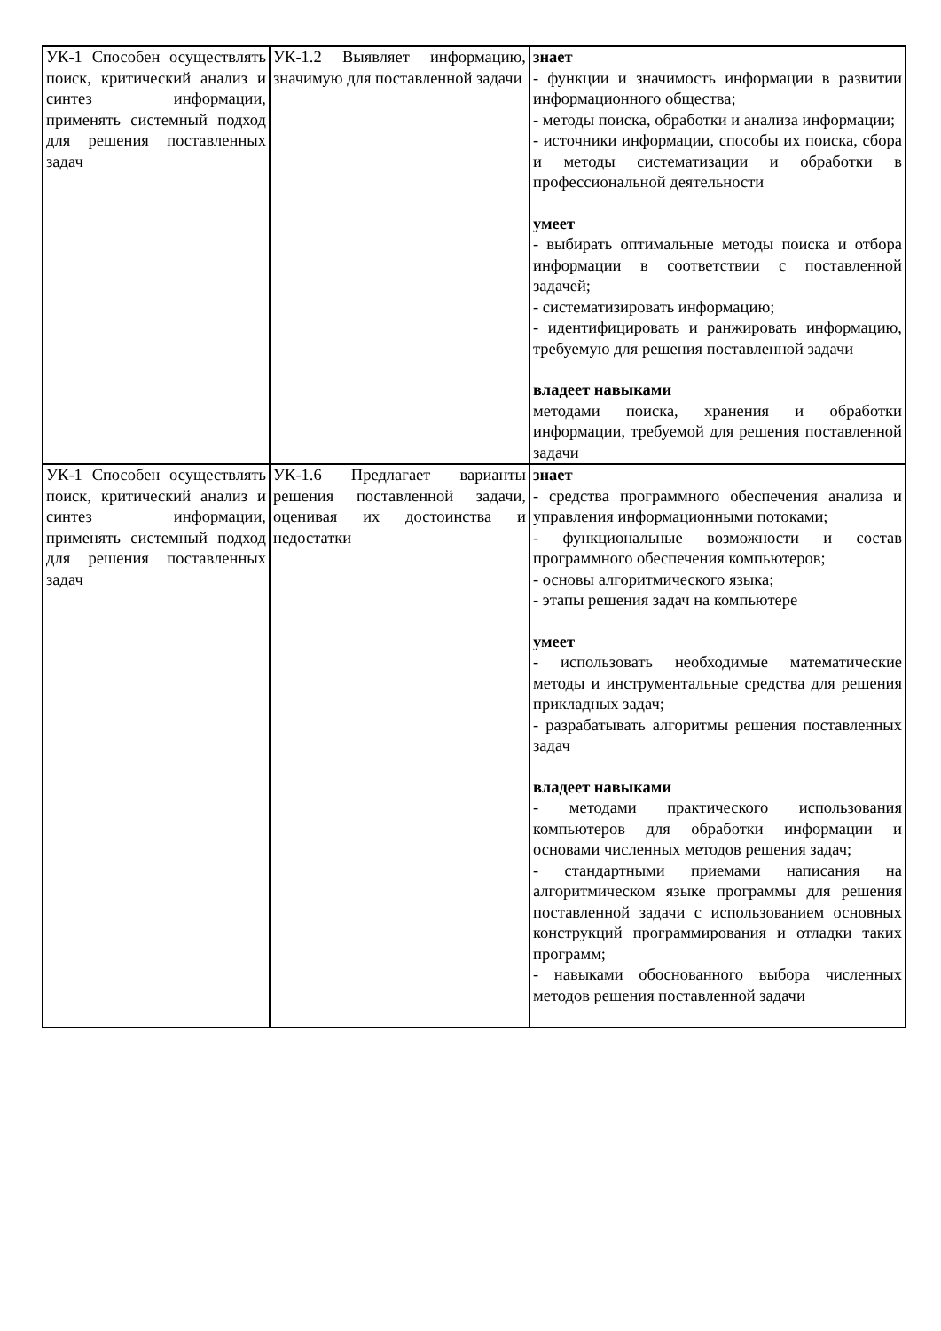| УК-1 Способен осуществлять поиск, критический анализ и синтез информации, применять системный подход для решения поставленных задач | УК-1.2 Выявляет информацию, значимую для поставленной задачи | знает - функции и значимость информации в развитии информационного общества; - методы поиска, обработки и анализа информации; - источники информации, способы их поиска, сбора и методы систематизации и обработки в профессиональной деятельности умеет - выбирать оптимальные методы поиска и отбора информации в соответствии с поставленной задачей; - систематизировать информацию; - идентифицировать и ранжировать информацию, требуемую для решения поставленной задачи владеет навыками методами поиска, хранения и обработки информации, требуемой для решения поставленной задачи |
| УК-1 Способен осуществлять поиск, критический анализ и синтез информации, применять системный подход для решения поставленных задач | УК-1.6 Предлагает варианты решения поставленной задачи, оценивая их достоинства и недостатки | знает - средства программного обеспечения анализа и управления информационными потоками; - функциональные возможности и состав программного обеспечения компьютеров; - основы алгоритмического языка; - этапы решения задач на компьютере умеет - использовать необходимые математические методы и инструментальные средства для решения прикладных задач; - разрабатывать алгоритмы решения поставленных задач владеет навыками - методами практического использования компьютеров для обработки информации и основами численных методов решения задач; - стандартными приемами написания на алгоритмическом языке программы для решения поставленной задачи с использованием основных конструкций программирования и отладки таких программ; - навыками обоснованного выбора численных методов решения поставленной задачи |